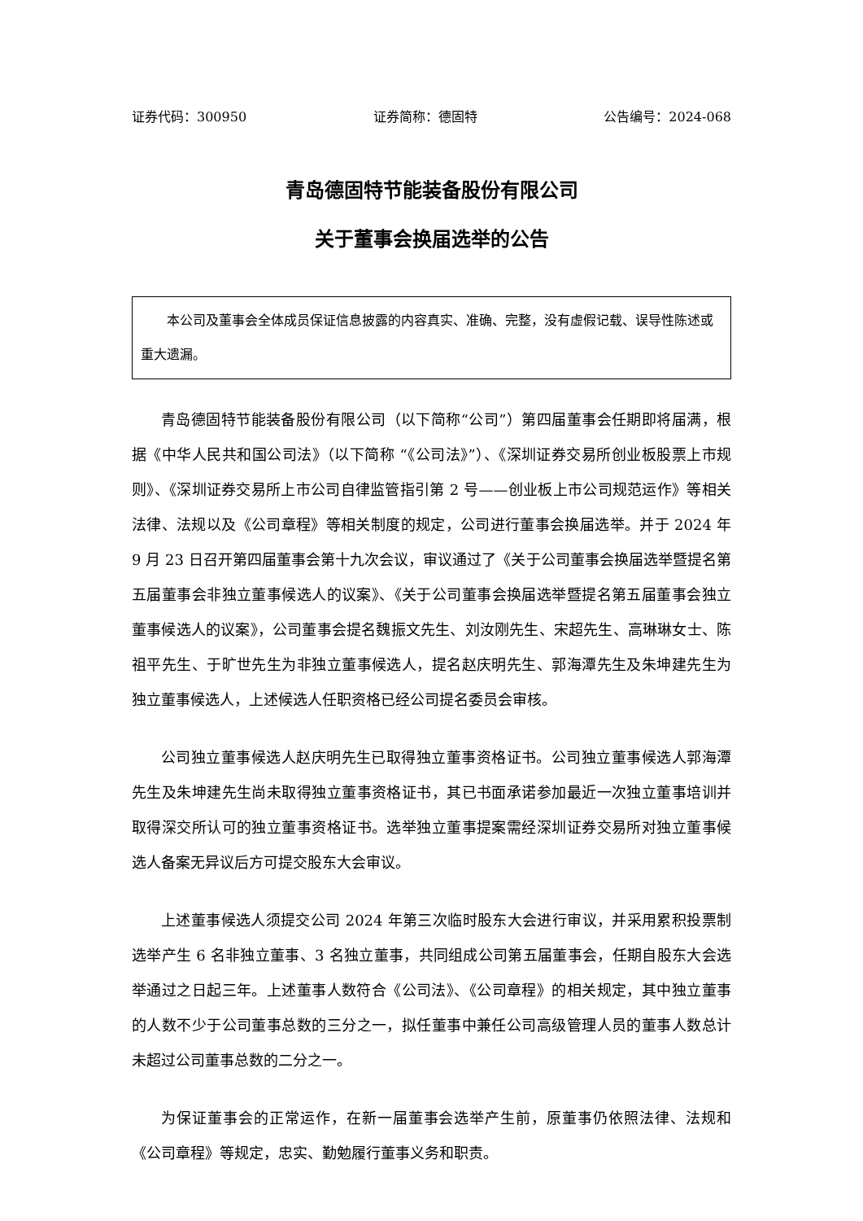证券代码：300950 证券简称：德固特 公告编号：2024-068
青岛德固特节能装备股份有限公司
关于董事会换届选举的公告
本公司及董事会全体成员保证信息披露的内容真实、准确、完整，没有虚假记载、误导性陈述或重大遗漏。
青岛德固特节能装备股份有限公司（以下简称“公司”）第四届董事会任期即将届满，根据《中华人民共和国公司法》（以下简称 “《公司法》”）、《深圳证券交易所创业板股票上市规则》、《深圳证券交易所上市公司自律监管指引第 2 号——创业板上市公司规范运作》等相关法律、法规以及《公司章程》等相关制度的规定，公司进行董事会换届选举。并于 2024 年 9 月 23 日召开第四届董事会第十九次会议，审议通过了《关于公司董事会换届选举暨提名第五届董事会非独立董事候选人的议案》、《关于公司董事会换届选举暨提名第五届董事会独立董事候选人的议案》，公司董事会提名魏振文先生、刘汝刚先生、宋超先生、高琳琳女士、陈祖平先生、于旷世先生为非独立董事候选人，提名赵庆明先生、郭海潭先生及朱坤建先生为独立董事候选人，上述候选人任职资格已经公司提名委员会审核。
公司独立董事候选人赵庆明先生已取得独立董事资格证书。公司独立董事候选人郭海潭先生及朱坤建先生尚未取得独立董事资格证书，其已书面承诺参加最近一次独立董事培训并取得深交所认可的独立董事资格证书。选举独立董事提案需经深圳证券交易所对独立董事候选人备案无异议后方可提交股东大会审议。
上述董事候选人须提交公司 2024 年第三次临时股东大会进行审议，并采用累积投票制选举产生 6 名非独立董事、3 名独立董事，共同组成公司第五届董事会，任期自股东大会选举通过之日起三年。上述董事人数符合《公司法》、《公司章程》的相关规定，其中独立董事的人数不少于公司董事总数的三分之一，拟任董事中兼任公司高级管理人员的董事人数总计未超过公司董事总数的二分之一。
为保证董事会的正常运作，在新一届董事会选举产生前，原董事仍依照法律、法规和《公司章程》等规定，忠实、勤勉履行董事义务和职责。